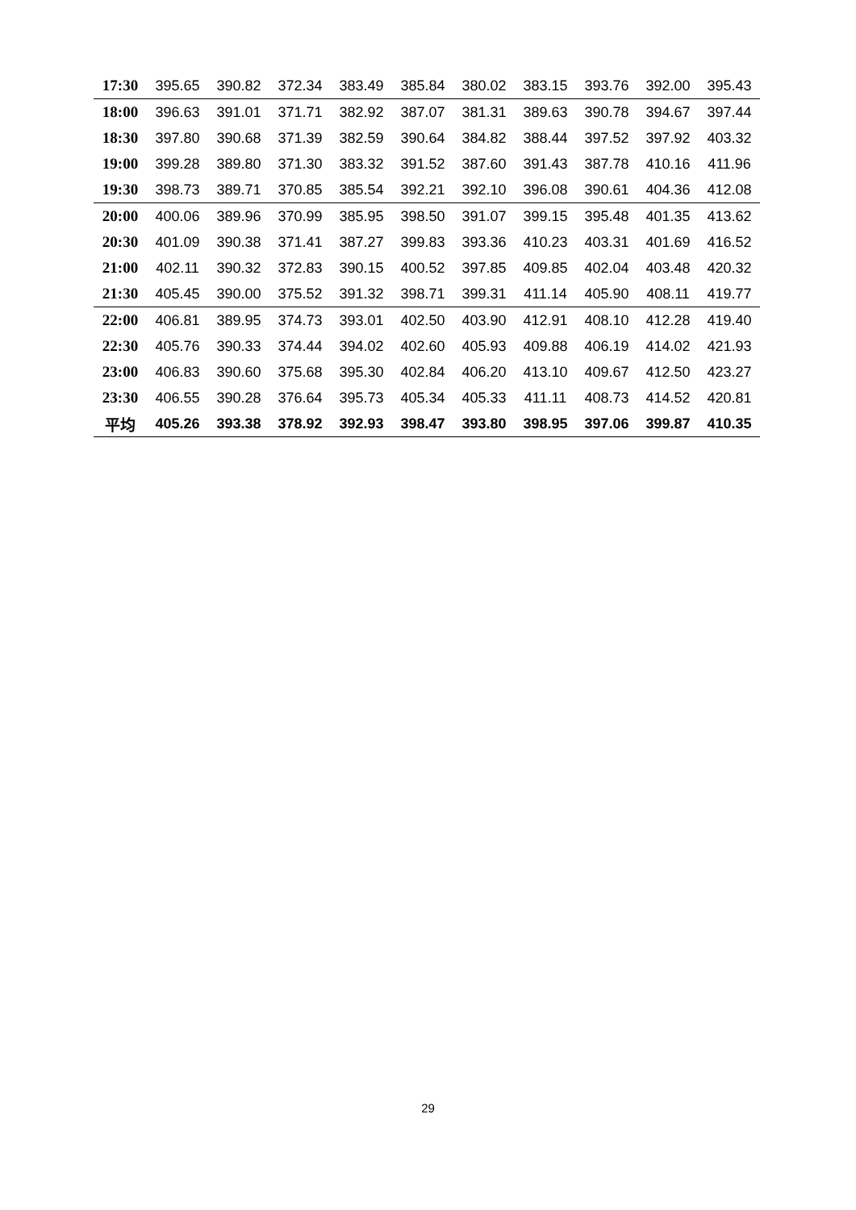| 17:30 | 395.65 | 390.82 | 372.34 | 383.49 | 385.84 | 380.02 | 383.15 | 393.76 | 392.00 | 395.43 |
| 18:00 | 396.63 | 391.01 | 371.71 | 382.92 | 387.07 | 381.31 | 389.63 | 390.78 | 394.67 | 397.44 |
| 18:30 | 397.80 | 390.68 | 371.39 | 382.59 | 390.64 | 384.82 | 388.44 | 397.52 | 397.92 | 403.32 |
| 19:00 | 399.28 | 389.80 | 371.30 | 383.32 | 391.52 | 387.60 | 391.43 | 387.78 | 410.16 | 411.96 |
| 19:30 | 398.73 | 389.71 | 370.85 | 385.54 | 392.21 | 392.10 | 396.08 | 390.61 | 404.36 | 412.08 |
| 20:00 | 400.06 | 389.96 | 370.99 | 385.95 | 398.50 | 391.07 | 399.15 | 395.48 | 401.35 | 413.62 |
| 20:30 | 401.09 | 390.38 | 371.41 | 387.27 | 399.83 | 393.36 | 410.23 | 403.31 | 401.69 | 416.52 |
| 21:00 | 402.11 | 390.32 | 372.83 | 390.15 | 400.52 | 397.85 | 409.85 | 402.04 | 403.48 | 420.32 |
| 21:30 | 405.45 | 390.00 | 375.52 | 391.32 | 398.71 | 399.31 | 411.14 | 405.90 | 408.11 | 419.77 |
| 22:00 | 406.81 | 389.95 | 374.73 | 393.01 | 402.50 | 403.90 | 412.91 | 408.10 | 412.28 | 419.40 |
| 22:30 | 405.76 | 390.33 | 374.44 | 394.02 | 402.60 | 405.93 | 409.88 | 406.19 | 414.02 | 421.93 |
| 23:00 | 406.83 | 390.60 | 375.68 | 395.30 | 402.84 | 406.20 | 413.10 | 409.67 | 412.50 | 423.27 |
| 23:30 | 406.55 | 390.28 | 376.64 | 395.73 | 405.34 | 405.33 | 411.11 | 408.73 | 414.52 | 420.81 |
| 平均 | 405.26 | 393.38 | 378.92 | 392.93 | 398.47 | 393.80 | 398.95 | 397.06 | 399.87 | 410.35 |
29